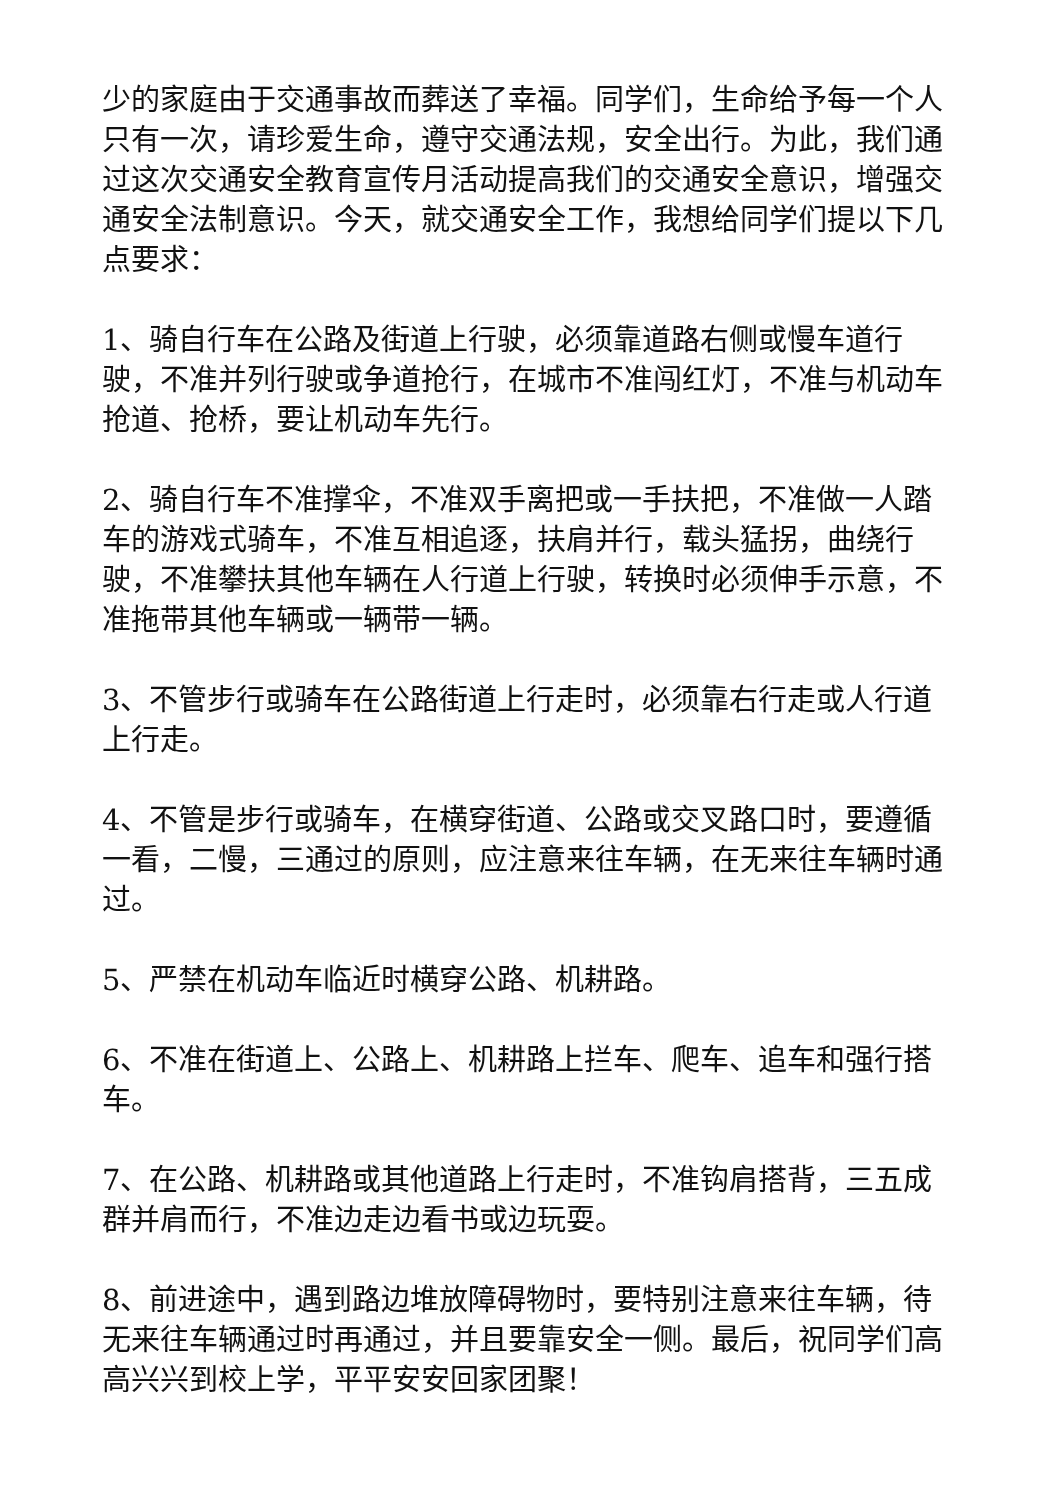少的家庭由于交通事故而葬送了幸福。同学们，生命给予每一个人只有一次，请珍爱生命，遵守交通法规，安全出行。为此，我们通过这次交通安全教育宣传月活动提高我们的交通安全意识，增强交通安全法制意识。今天，就交通安全工作，我想给同学们提以下几点要求：
1、骑自行车在公路及街道上行驶，必须靠道路右侧或慢车道行驶，不准并列行驶或争道抢行，在城市不准闯红灯，不准与机动车抢道、抢桥，要让机动车先行。
2、骑自行车不准撑伞，不准双手离把或一手扶把，不准做一人踏车的游戏式骑车，不准互相追逐，扶肩并行，载头猛拐，曲绕行驶，不准攀扶其他车辆在人行道上行驶，转换时必须伸手示意，不准拖带其他车辆或一辆带一辆。
3、不管步行或骑车在公路街道上行走时，必须靠右行走或人行道上行走。
4、不管是步行或骑车，在横穿街道、公路或交叉路口时，要遵循一看，二慢，三通过的原则，应注意来往车辆，在无来往车辆时通过。
5、严禁在机动车临近时横穿公路、机耕路。
6、不准在街道上、公路上、机耕路上拦车、爬车、追车和强行搭车。
7、在公路、机耕路或其他道路上行走时，不准钩肩搭背，三五成群并肩而行，不准边走边看书或边玩耍。
8、前进途中，遇到路边堆放障碍物时，要特别注意来往车辆，待无来往车辆通过时再通过，并且要靠安全一侧。最后，祝同学们高高兴兴到校上学，平平安安回家团聚！